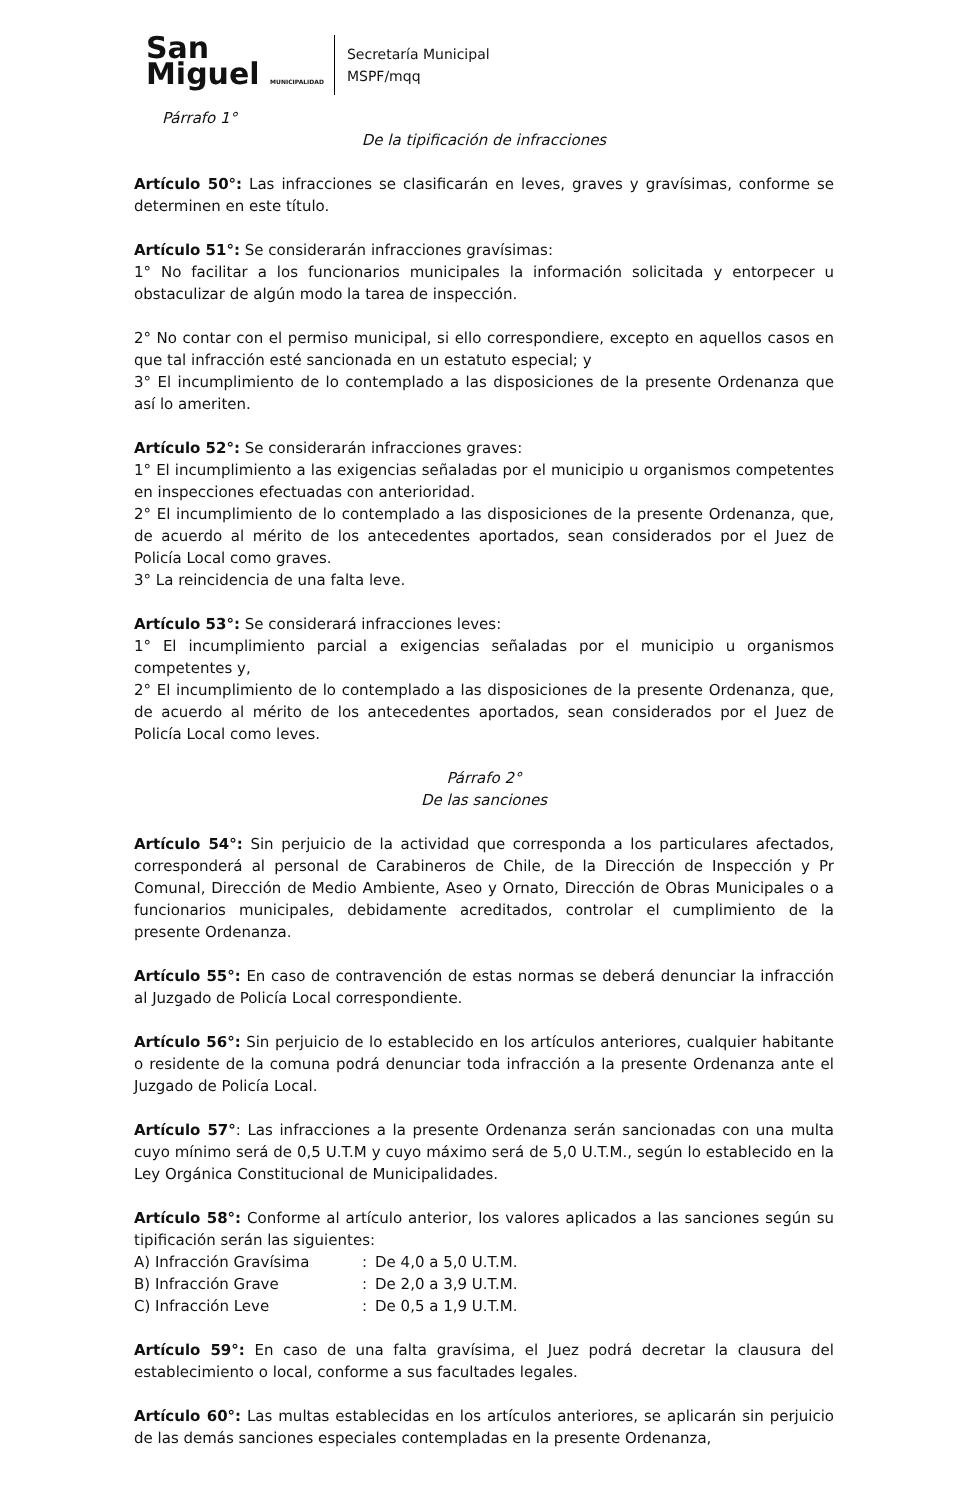San
Miguel MUNICIPALIDAD
Secretaría Municipal
MSPF/mqq
Párrafo 1°
De la tipificación de infracciones
Artículo 50°: Las infracciones se clasificarán en leves, graves y gravísimas, conforme se determinen en este título.
Artículo 51°: Se considerarán infracciones gravísimas:
1° No facilitar a los funcionarios municipales la información solicitada y entorpecer u obstaculizar de algún modo la tarea de inspección.
2° No contar con el permiso municipal, si ello correspondiere, excepto en aquellos casos en que tal infracción esté sancionada en un estatuto especial; y
3° El incumplimiento de lo contemplado a las disposiciones de la presente Ordenanza que así lo ameriten.
Artículo 52°: Se considerarán infracciones graves:
1° El incumplimiento a las exigencias señaladas por el municipio u organismos competentes en inspecciones efectuadas con anterioridad.
2° El incumplimiento de lo contemplado a las disposiciones de la presente Ordenanza, que, de acuerdo al mérito de los antecedentes aportados, sean considerados por el Juez de Policía Local como graves.
3° La reincidencia de una falta leve.
Artículo 53°: Se considerará infracciones leves:
1° El incumplimiento parcial a exigencias señaladas por el municipio u organismos competentes y,
2° El incumplimiento de lo contemplado a las disposiciones de la presente Ordenanza, que, de acuerdo al mérito de los antecedentes aportados, sean considerados por el Juez de Policía Local como leves.
Párrafo 2°
De las sanciones
Artículo 54°: Sin perjuicio de la actividad que corresponda a los particulares afectados, corresponderá al personal de Carabineros de Chile, de la Dirección de Inspección y Pr Comunal, Dirección de Medio Ambiente, Aseo y Ornato, Dirección de Obras Municipales o a funcionarios municipales, debidamente acreditados, controlar el cumplimiento de la presente Ordenanza.
Artículo 55°: En caso de contravención de estas normas se deberá denunciar la infracción al Juzgado de Policía Local correspondiente.
Artículo 56°: Sin perjuicio de lo establecido en los artículos anteriores, cualquier habitante o residente de la comuna podrá denunciar toda infracción a la presente Ordenanza ante el Juzgado de Policía Local.
Artículo 57°: Las infracciones a la presente Ordenanza serán sancionadas con una multa cuyo mínimo será de 0,5 U.T.M y cuyo máximo será de 5,0 U.T.M., según lo establecido en la Ley Orgánica Constitucional de Municipalidades.
Artículo 58°: Conforme al artículo anterior, los valores aplicados a las sanciones según su tipificación serán las siguientes:
| A) Infracción Gravísima | : | De 4,0 a 5,0 U.T.M. |
| B) Infracción Grave | : | De 2,0 a 3,9 U.T.M. |
| C) Infracción Leve | : | De 0,5 a 1,9 U.T.M. |
Artículo 59°: En caso de una falta gravísima, el Juez podrá decretar la clausura del establecimiento o local, conforme a sus facultades legales.
Artículo 60°: Las multas establecidas en los artículos anteriores, se aplicarán sin perjuicio de las demás sanciones especiales contempladas en la presente Ordenanza,